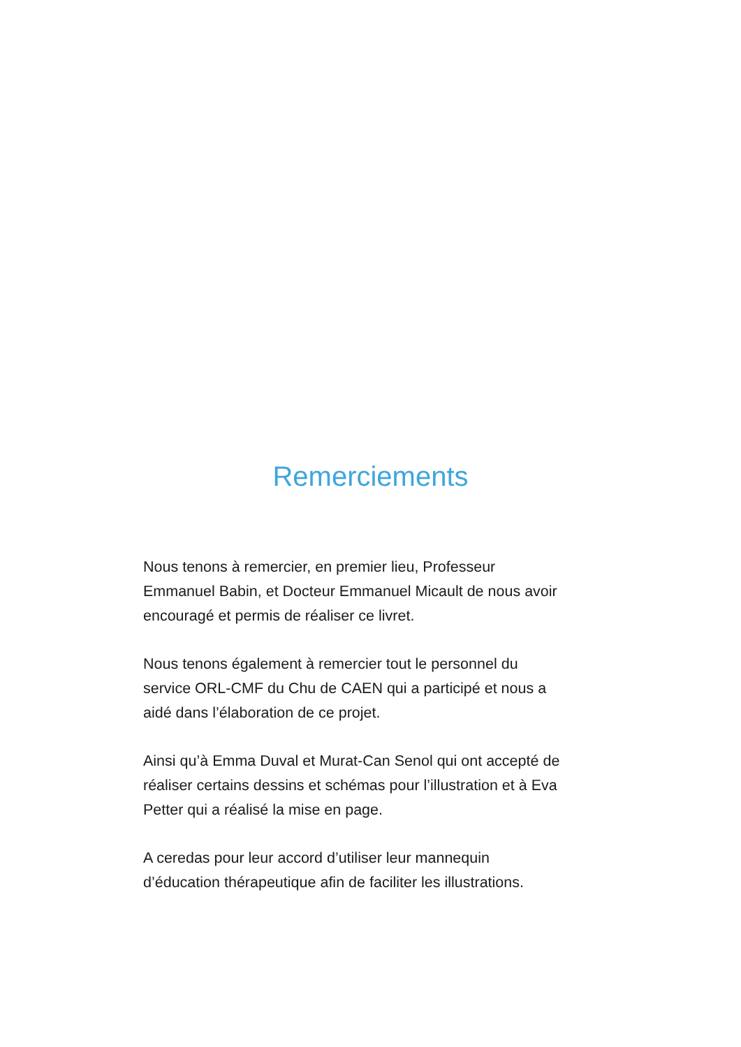Remerciements
Nous tenons à remercier, en premier lieu, Professeur
Emmanuel Babin, et Docteur Emmanuel Micault de nous avoir
encouragé et permis de réaliser ce livret.
Nous tenons également à remercier tout le personnel du
service ORL-CMF du Chu de CAEN qui a participé et nous a
aidé dans l’élaboration de ce projet.
Ainsi qu’à Emma Duval et Murat-Can Senol qui ont accepté de
réaliser certains dessins et schémas pour l’illustration et à Eva
Petter qui a réalisé la mise en page.
A ceredas pour leur accord d’utiliser leur mannequin
d’éducation thérapeutique afin de faciliter les illustrations.